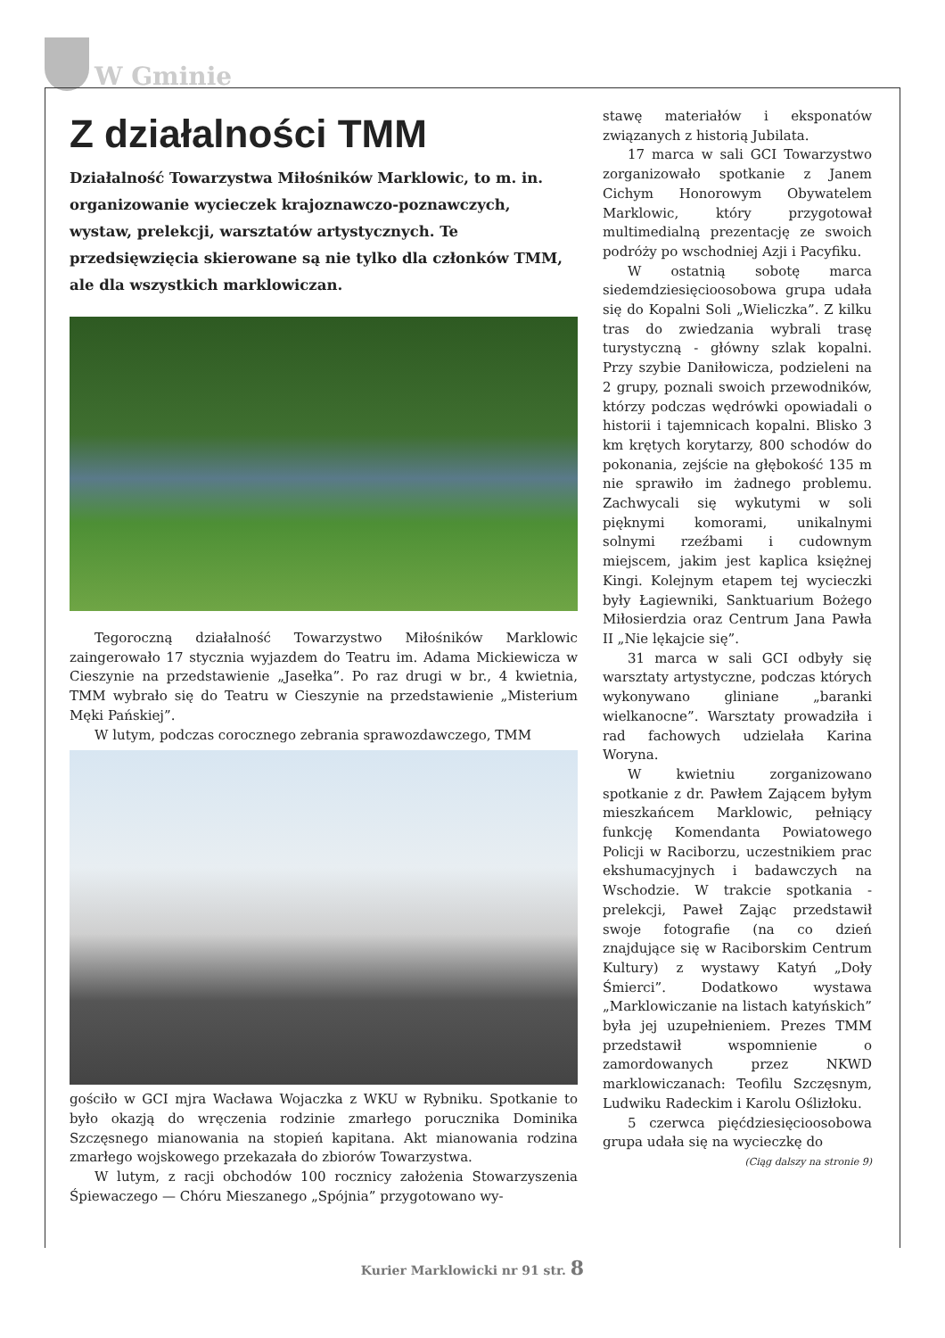W Gminie
Z działalności TMM
Działalność Towarzystwa Miłośników Marklowic, to m. in. organizowanie wycieczek krajoznawczo-poznawczych, wystaw, prelekcji, warsztatów artystycznych. Te przedsięwzięcia skierowane są nie tylko dla członków TMM, ale dla wszystkich marklowiczan.
Tegoroczną działalność Towarzystwo Miłośników Marklowic zaingerowało 17 stycznia wyjazdem do Teatru im. Adama Mickiewicza w Cieszynie na przedstawienie „Jasełka”. Po raz drugi w br., 4 kwietnia, TMM wybrało się do Teatru w Cieszynie na przedstawienie „Misterium Męki Pańskiej”.
W lutym, podczas corocznego zebrania sprawozdawczego, TMM
gościło w GCI mjra Wacława Wojaczka z WKU w Rybniku. Spotkanie to było okazją do wręczenia rodzinie zmarłego porucznika Dominika Szczęsnego mianowania na stopień kapitana. Akt mianowania rodzina zmarłego wojskowego przekazała do zbiorów Towarzystwa.
W lutym, z racji obchodów 100 rocznicy założenia Stowarzyszenia Śpiewaczego — Chóru Mieszanego „Spójnia” przygotowano wy-
stawę materiałów i eksponatów związanych z historią Jubilata.
17 marca w sali GCI Towarzystwo zorganizowało spotkanie z Janem Cichym Honorowym Obywatelem Marklowic, który przygotował multimedialną prezentację ze swoich podróży po wschodniej Azji i Pacyfiku.
W ostatnią sobotę marca siedemdziesięcioosobowa grupa udała się do Kopalni Soli „Wieliczka”. Z kilku tras do zwiedzania wybrali trasę turystyczną - główny szlak kopalni. Przy szybie Daniłowicza, podzieleni na 2 grupy, poznali swoich przewodników, którzy podczas wędrówki opowiadali o historii i tajemnicach kopalni. Blisko 3 km krętych korytarzy, 800 schodów do pokonania, zejście na głębokość 135 m nie sprawiło im żadnego problemu. Zachwycali się wykutymi w soli pięknymi komorami, unikalnymi solnymi rzeźbami i cudownym miejscem, jakim jest kaplica księżnej Kingi. Kolejnym etapem tej wycieczki były Łagiewniki, Sanktuarium Bożego Miłosierdzia oraz Centrum Jana Pawła II „Nie lękajcie się”.
31 marca w sali GCI odbyły się warsztaty artystyczne, podczas których wykonywano gliniane „baranki wielkanocne”. Warsztaty prowadziła i rad fachowych udzielała Karina Woryna.
W kwietniu zorganizowano spotkanie z dr. Pawłem Zającem byłym mieszkańcem Marklowic, pełniący funkcję Komendanta Powiatowego Policji w Raciborzu, uczestnikiem prac ekshumacyjnych i badawczych na Wschodzie. W trakcie spotkania - prelekcji, Paweł Zając przedstawił swoje fotografie (na co dzień znajdujące się w Raciborskim Centrum Kultury) z wystawy Katyń „Doły Śmierci”. Dodatkowo wystawa „Marklowiczanie na listach katyńskich” była jej uzupełnieniem. Prezes TMM przedstawił wspomnienie o zamordowanych przez NKWD marklowiczanach: Teofilu Szczęsnym, Ludwiku Radeckim i Karolu Oślizłoku.
5 czerwca pięćdziesięcioosobowa grupa udała się na wycieczkę do
(Ciąg dalszy na stronie 9)
Kurier Marklowicki nr 91 str. 8